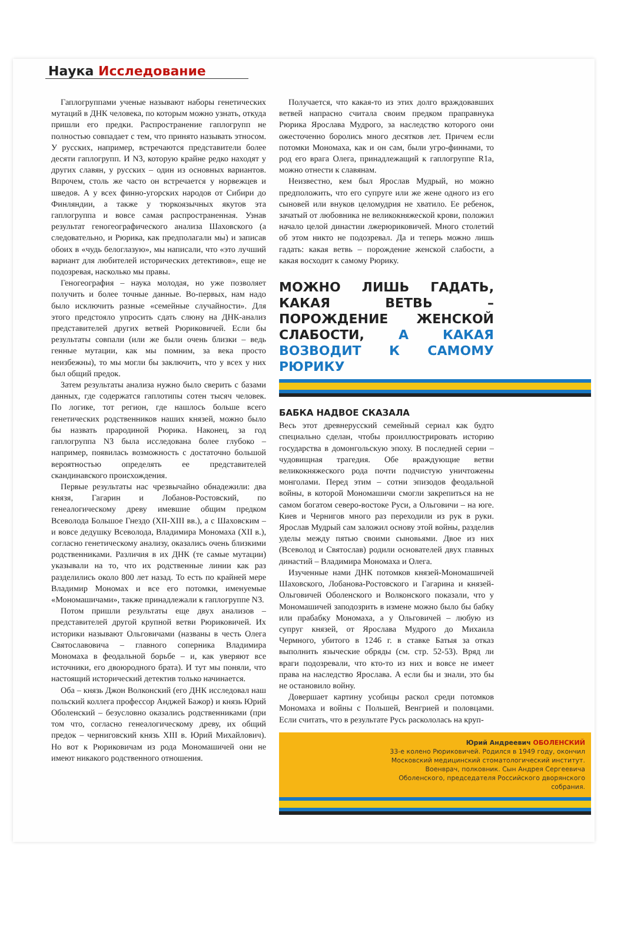Наука Исследование
Гаплогруппами ученые называют наборы генетических мутаций в ДНК человека, по которым можно узнать, откуда пришли его предки. Распространение гаплогрупп не полностью совпадает с тем, что принято называть этносом. У русских, например, встречаются представители более десяти гаплогрупп. И N3, которую крайне редко находят у других славян, у русских – один из основных вариантов. Впрочем, столь же часто он встречается у норвежцев и шведов. А у всех финно-угорских народов от Сибири до Финляндии, а также у тюркоязычных якутов эта гаплогруппа и вовсе самая распространенная. Узнав результат геногеографического анализа Шаховского (а следовательно, и Рюрика, как предполагали мы) и записав обоих в «чудь белоглазую», мы написали, что «это лучший вариант для любителей исторических детективов», еще не подозревая, насколько мы правы.
Геногеография – наука молодая, но уже позволяет получить и более точные данные. Во-первых, нам надо было исключить разные «семейные случайности». Для этого предстояло упросить сдать слюну на ДНК-анализ представителей других ветвей Рюриковичей. Если бы результаты совпали (или же были очень близки – ведь генные мутации, как мы помним, за века просто неизбежны), то мы могли бы заключить, что у всех у них был общий предок.
Затем результаты анализа нужно было сверить с базами данных, где содержатся гаплотипы сотен тысяч человек. По логике, тот регион, где нашлось больше всего генетических родственников наших князей, можно было бы назвать прародиной Рюрика. Наконец, за год гаплогруппа N3 была исследована более глубоко – например, появилась возможность с достаточно большой вероятностью определять ее представителей скандинавского происхождения.
Первые результаты нас чрезвычайно обнадежили: два князя, Гагарин и Лобанов-Ростовский, по генеалогическому древу имевшие общим предком Всеволода Большое Гнездо (XII-XIII вв.), а с Шаховским – и вовсе дедушку Всеволода, Владимира Мономаха (XII в.), согласно генетическому анализу, оказались очень близкими родственниками. Различия в их ДНК (те самые мутации) указывали на то, что их родственные линии как раз разделились около 800 лет назад. То есть по крайней мере Владимир Мономах и все его потомки, именуемые «Мономашичами», также принадлежали к гаплогруппе N3.
Потом пришли результаты еще двух анализов – представителей другой крупной ветви Рюриковичей. Их историки называют Ольговичами (названы в честь Олега Святославовича – главного соперника Владимира Мономаха в феодальной борьбе – и, как уверяют все источники, его двоюродного брата). И тут мы поняли, что настоящий исторический детектив только начинается.
Оба – князь Джон Волконский (его ДНК исследовал наш польский коллега профессор Анджей Бажор) и князь Юрий Оболенский – безусловно оказались родственниками (при том что, согласно генеалогическому древу, их общий предок – черниговский князь XIII в. Юрий Михайлович). Но вот к Рюриковичам из рода Мономашичей они не имеют никакого родственного отношения.
Получается, что какая-то из этих долго враждовавших ветвей напрасно считала своим предком праправнука Рюрика Ярослава Мудрого, за наследство которого они ожесточенно боролись много десятков лет. Причем если потомки Мономаха, как и он сам, были угро-финнами, то род его врага Олега, принадлежащий к гаплогруппе R1a, можно отнести к славянам.
Неизвестно, кем был Ярослав Мудрый, но можно предположить, что его супруге или же жене одного из его сыновей или внуков целомудрия не хватило. Ее ребенок, зачатый от любовника не великокняжеской крови, положил начало целой династии лжерюриковичей. Много столетий об этом никто не подозревал. Да и теперь можно лишь гадать: какая ветвь – порождение женской слабости, а какая восходит к самому Рюрику.
МОЖНО ЛИШЬ ГАДАТЬ, КАКАЯ ВЕТВЬ – ПОРОЖДЕНИЕ ЖЕНСКОЙ СЛАБОСТИ, А КАКАЯ ВОЗВОДИТ К САМОМУ РЮРИКУ
БАБКА НАДВОЕ СКАЗАЛА
Весь этот древнерусский семейный сериал как будто специально сделан, чтобы проиллюстрировать историю государства в домонгольскую эпоху. В последней серии – чудовищная трагедия. Обе враждующие ветви великокняжеского рода почти подчистую уничтожены монголами. Перед этим – сотни эпизодов феодальной войны, в которой Мономашичи смогли закрепиться на не самом богатом северо-востоке Руси, а Ольговичи – на юге. Киев и Чернигов много раз переходили из рук в руки. Ярослав Мудрый сам заложил основу этой войны, разделив уделы между пятью своими сыновьями. Двое из них (Всеволод и Святослав) родили основателей двух главных династий – Владимира Мономаха и Олега.
Изученные нами ДНК потомков князей-Мономашичей Шаховского, Лобанова-Ростовского и Гагарина и князей-Ольговичей Оболенского и Волконского показали, что у Мономашичей заподозрить в измене можно было бы бабку или прабабку Мономаха, а у Ольговичей – любую из супруг князей, от Ярослава Мудрого до Михаила Чермного, убитого в 1246 г. в ставке Батыя за отказ выполнить языческие обряды (см. стр. 52-53). Вряд ли враги подозревали, что кто-то из них и вовсе не имеет права на наследство Ярослава. А если бы и знали, это бы не остановило войну.
Довершает картину усобицы раскол среди потомков Мономаха и войны с Польшей, Венгрией и половцами. Если считать, что в результате Русь раскололась на круп-
Юрий Андреевич ОБОЛЕНСКИЙ
33-е колено Рюриковичей. Родился в 1949 году, окончил Московский медицинский стоматологический институт. Военврач, полковник. Сын Андрея Сергеевича Оболенского, председателя Российского дворянского собрания.